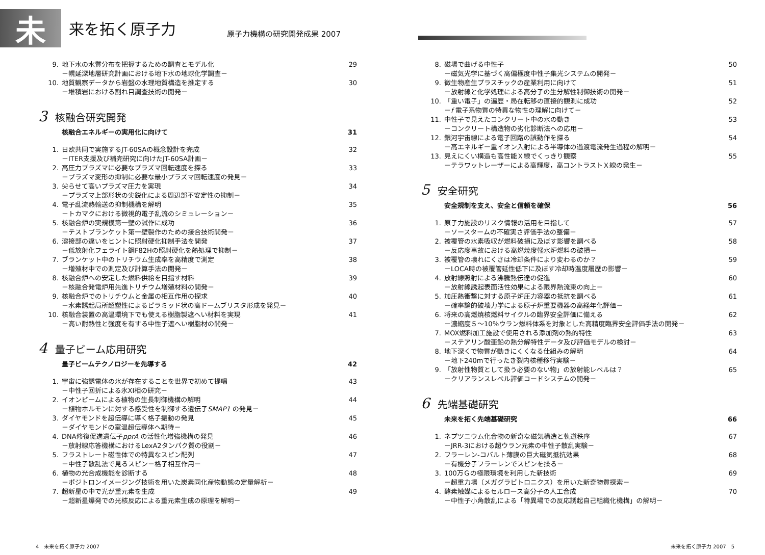未
来を拓く原子力
原子力機構の研究開発成果 2007
9. 地下水の水質分布を把握するための調査とモデル化
－幌延深地層研究計画における地下水の地球化学調査－ 29
10. 地質観察データから岩盤の水理地質構造を推定する
－堆積岩における割れ目調査技術の開発－ 30
3 核融合研究開発
核融合エネルギーの実用化に向けて 31
1. 日欧共同で実施するJT-60SAの概念設計を完成
－ITER支援及び補完研究に向けたJT-60SA計画－ 32
2. 高圧力プラズマに必要なプラズマ回転速度を探る
－プラズマ変形の抑制に必要な最小プラズマ回転速度の発見－ 33
3. 尖らせて高いプラズマ圧力を実現
－プラズマ上部形状の尖鋭化による周辺部不安定性の抑制－ 34
4. 電子乱流熱輸送の抑制機構を解明
－トカマクにおける微視的電子乱流のシミュレーション－ 35
5. 核融合炉の実規模第一壁の試作に成功
－テストブランケット第一壁製作のための接合技術開発－ 36
6. 溶接部の違いをヒントに照射硬化抑制手法を開発
－低放射化フェライト鋼F82Hの照射硬化を熱処理で抑制－ 37
7. ブランケット中のトリチウム生成率を高精度で測定
－増殖材中での測定及び計算手法の開発－ 38
8. 核融合炉への安定した燃料供給を目指す材料
－核融合発電炉用先進トリチウム増殖材料の開発－ 39
9. 核融合炉でのトリチウムと金属の相互作用の探求
－水素誘起局所超塑性によるピラミッド状の高ドームブリスタ形成を発見－ 40
10. 核融合装置の高温環境下でも使える樹脂製遮へい材料を実現
－高い耐熱性と強度を有する中性子遮へい樹脂材の開発－ 41
4 量子ビーム応用研究
量子ビームテクノロジーを先導する 42
1. 宇宙に強誘電体の氷が存在することを世界で初めて提唱
－中性子回折による氷XI相の研究－ 43
2. イオンビームによる植物の生長制御機構の解明
－植物ホルモンに対する感受性を制御する遺伝子SMAP1 の発見－ 44
3. ダイヤモンドを超伝導に導く格子振動の発見
－ダイヤモンドの室温超伝導体へ期待－ 45
4. DNA修復促進遺伝子pprA の活性化増強機構の発見
－放射線応答機構におけるLexA2タンパク質の役割－ 46
5. フラストレート磁性体での特異なスピン配列
－中性子散乱法で見るスピン－格子相互作用－ 47
6. 植物の光合成機能を診断する
－ポジトロンイメージング技術を用いた炭素同化産物動態の定量解析－ 48
7. 超新星の中で光が重元素を生成
－超新星爆発での光核反応による重元素生成の原理を解明－ 49
4　未来を拓く原子力 2007
8. 磁場で曲げる中性子
－磁気光学に基づく高偏極度中性子集光システムの開発－ 50
9. 微生物産生プラスチックの産業利用に向けて
－放射線と化学処理による高分子の生分解性制御技術の開発－ 51
10. 「重い電子」の遍歴・局在転移の直接的観測に成功
－f 電子系物質の特異な物性の理解に向けて－ 52
11. 中性子で見えたコンクリート中の水の動き
－コンクリート構造物の劣化診断法への応用－ 53
12. 銀河宇宙線による電子回路の誤動作を探る
－高エネルギー重イオン入射による半導体の過渡電流発生過程の解明－ 54
13. 見えにくい構造も高性能Ｘ線でくっきり観察
－テラワットレーザーによる高輝度，高コントラストＸ線の発生－ 55
5 安全研究
安全規制を支え、安全と信頼を確保 56
1. 原子力施設のリスク情報の活用を目指して
－ソースタームの不確実さ評価手法の整備－ 57
2. 被覆管の水素吸収が燃料破損に及ぼす影響を調べる
－反応度事故における高燃焼度軽水炉燃料の破損－ 58
3. 被覆管の壊れにくさは冷却条件により変わるのか？
－LOCA時の被覆管延性低下に及ぼす冷却時温度履歴の影響－ 59
4. 放射線照射による沸騰熱伝達の促進
－放射線誘起表面活性効果による限界熱流束の向上－ 60
5. 加圧熱衝撃に対する原子炉圧力容器の抵抗を調べる
－確率論的破壊力学による原子炉重要機器の高経年化評価－ 61
6. 将来の高燃焼核燃料サイクルの臨界安全評価に備える
－濃縮度５～10％ウラン燃料体系を対象とした高精度臨界安全評価手法の開発－ 62
7. MOX燃料加工施設で使用される添加剤の熱的特性
－ステアリン酸亜鉛の熱分解特性データ及び評価モデルの検討－ 63
8. 地下深くで物質が動きにくくなる仕組みの解明
－地下240mで行ったき裂内核種移行実験－ 64
9. 「放射性物質として扱う必要のない物」の放射能レベルは？
－クリアランスレベル評価コードシステムの開発－ 65
6 先端基礎研究
未来を拓く先端基礎研究 66
1. ネプツニウム化合物の新奇な磁気構造と軌道秩序
－JRR-3における超ウラン元素の中性子散乱実験－ 67
2. フラーレン-コバルト薄膜の巨大磁気抵抗効果
－有機分子フラーレンでスピンを操る－ 68
3. 100万Ｇの極限環境を利用した新技術
－超重力場（メガグラビトロニクス）を用いた新奇物質探索－ 69
4. 酵素触媒によるセルロース高分子の人工合成
－中性子小角散乱による「特異場での反応誘起自己組織化機構」の解明－ 70
未来を拓く原子力 2007　5